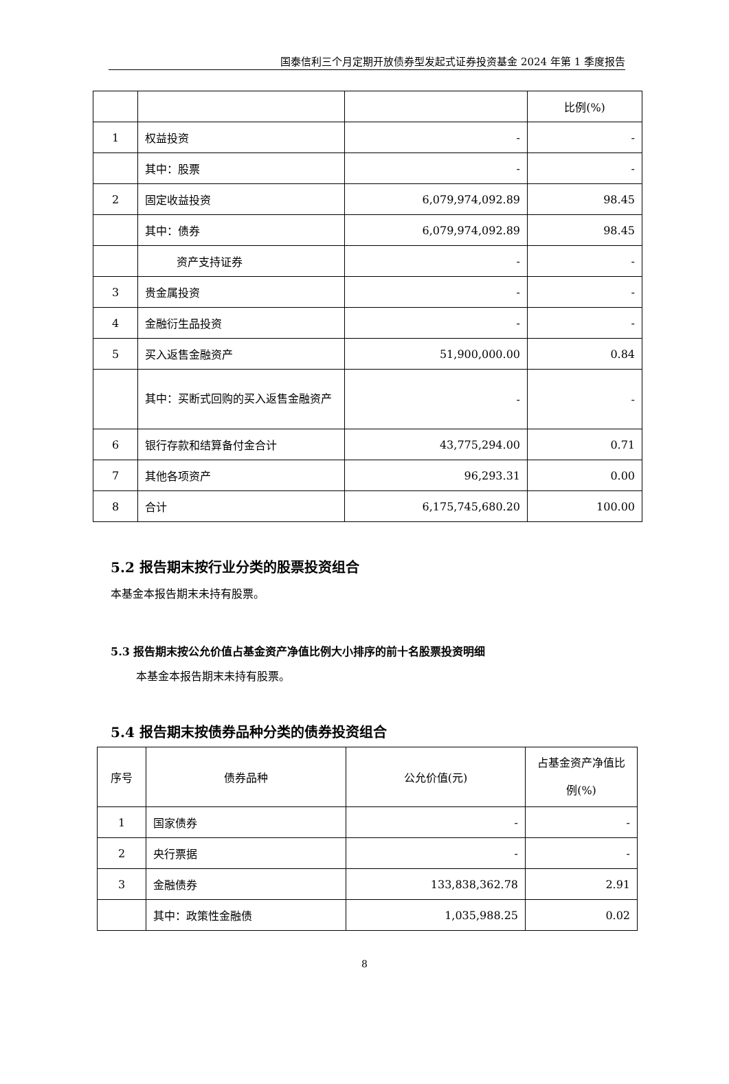国泰信利三个月定期开放债券型发起式证券投资基金 2024 年第 1 季度报告
| | | | 比例(%) |
| --- | --- | --- | --- |
| 1 | 权益投资 | - | - |
| | 其中：股票 | - | - |
| 2 | 固定收益投资 | 6,079,974,092.89 | 98.45 |
| | 其中：债券 | 6,079,974,092.89 | 98.45 |
| | 资产支持证券 | - | - |
| 3 | 贵金属投资 | - | - |
| 4 | 金融衍生品投资 | - | - |
| 5 | 买入返售金融资产 | 51,900,000.00 | 0.84 |
| | 其中：买断式回购的买入返售金融资产 | - | - |
| 6 | 银行存款和结算备付金合计 | 43,775,294.00 | 0.71 |
| 7 | 其他各项资产 | 96,293.31 | 0.00 |
| 8 | 合计 | 6,175,745,680.20 | 100.00 |
5.2 报告期末按行业分类的股票投资组合
本基金本报告期末未持有股票。
5.3 报告期末按公允价值占基金资产净值比例大小排序的前十名股票投资明细
本基金本报告期末未持有股票。
5.4 报告期末按债券品种分类的债券投资组合
| 序号 | 债券品种 | 公允价值(元) | 占基金资产净值比例(%) |
| --- | --- | --- | --- |
| 1 | 国家债券 | - | - |
| 2 | 央行票据 | - | - |
| 3 | 金融债券 | 133,838,362.78 | 2.91 |
| | 其中：政策性金融债 | 1,035,988.25 | 0.02 |
8